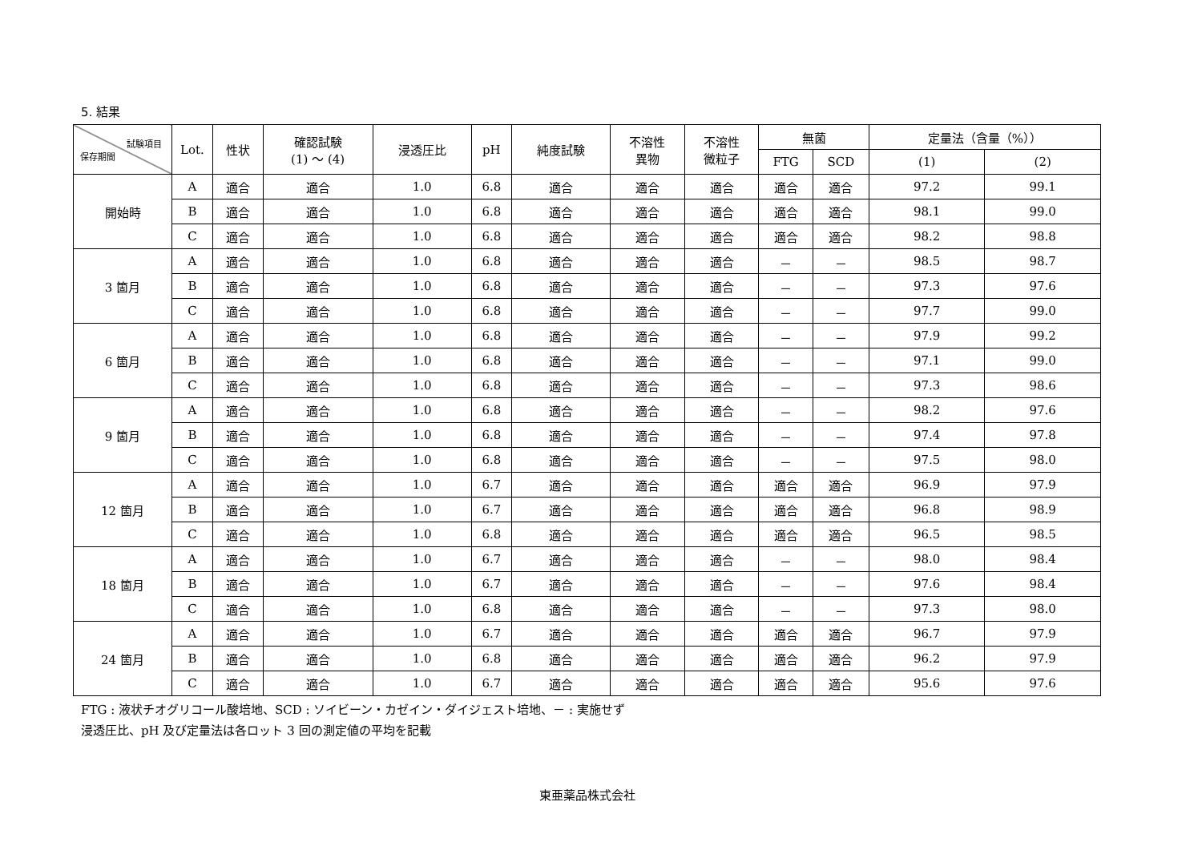5. 結果
| 試験項目 保存期間 | Lot. | 性状 | 確認試験 (1) ～ (4) | 浸透圧比 | pH | 純度試験 | 不溶性 異物 | 不溶性 微粒子 | 無菌 | | 定量法（含量（%）） | |
| --- | --- | --- | --- | --- | --- | --- | --- | --- | --- | --- | --- | --- |
| | | | | | | | | | FTG | SCD | (1) | (2) |
| 開始時 | A | 適合 | 適合 | 1.0 | 6.8 | 適合 | 適合 | 適合 | 適合 | 適合 | 97.2 | 99.1 |
| | B | 適合 | 適合 | 1.0 | 6.8 | 適合 | 適合 | 適合 | 適合 | 適合 | 98.1 | 99.0 |
| | C | 適合 | 適合 | 1.0 | 6.8 | 適合 | 適合 | 適合 | 適合 | 適合 | 98.2 | 98.8 |
| 3 箇月 | A | 適合 | 適合 | 1.0 | 6.8 | 適合 | 適合 | 適合 | － | － | 98.5 | 98.7 |
| | B | 適合 | 適合 | 1.0 | 6.8 | 適合 | 適合 | 適合 | － | － | 97.3 | 97.6 |
| | C | 適合 | 適合 | 1.0 | 6.8 | 適合 | 適合 | 適合 | － | － | 97.7 | 99.0 |
| 6 箇月 | A | 適合 | 適合 | 1.0 | 6.8 | 適合 | 適合 | 適合 | － | － | 97.9 | 99.2 |
| | B | 適合 | 適合 | 1.0 | 6.8 | 適合 | 適合 | 適合 | － | － | 97.1 | 99.0 |
| | C | 適合 | 適合 | 1.0 | 6.8 | 適合 | 適合 | 適合 | － | － | 97.3 | 98.6 |
| 9 箇月 | A | 適合 | 適合 | 1.0 | 6.8 | 適合 | 適合 | 適合 | － | － | 98.2 | 97.6 |
| | B | 適合 | 適合 | 1.0 | 6.8 | 適合 | 適合 | 適合 | － | － | 97.4 | 97.8 |
| | C | 適合 | 適合 | 1.0 | 6.8 | 適合 | 適合 | 適合 | － | － | 97.5 | 98.0 |
| 12 箇月 | A | 適合 | 適合 | 1.0 | 6.7 | 適合 | 適合 | 適合 | 適合 | 適合 | 96.9 | 97.9 |
| | B | 適合 | 適合 | 1.0 | 6.7 | 適合 | 適合 | 適合 | 適合 | 適合 | 96.8 | 98.9 |
| | C | 適合 | 適合 | 1.0 | 6.8 | 適合 | 適合 | 適合 | 適合 | 適合 | 96.5 | 98.5 |
| 18 箇月 | A | 適合 | 適合 | 1.0 | 6.7 | 適合 | 適合 | 適合 | － | － | 98.0 | 98.4 |
| | B | 適合 | 適合 | 1.0 | 6.7 | 適合 | 適合 | 適合 | － | － | 97.6 | 98.4 |
| | C | 適合 | 適合 | 1.0 | 6.8 | 適合 | 適合 | 適合 | － | － | 97.3 | 98.0 |
| 24 箇月 | A | 適合 | 適合 | 1.0 | 6.7 | 適合 | 適合 | 適合 | 適合 | 適合 | 96.7 | 97.9 |
| | B | 適合 | 適合 | 1.0 | 6.8 | 適合 | 適合 | 適合 | 適合 | 適合 | 96.2 | 97.9 |
| | C | 適合 | 適合 | 1.0 | 6.7 | 適合 | 適合 | 適合 | 適合 | 適合 | 95.6 | 97.6 |
FTG : 液状チオグリコール酸培地、SCD : ソイビーン・カゼイン・ダイジェスト培地、－ : 実施せず
浸透圧比、pH 及び定量法は各ロット 3 回の測定値の平均を記載
東亜薬品株式会社